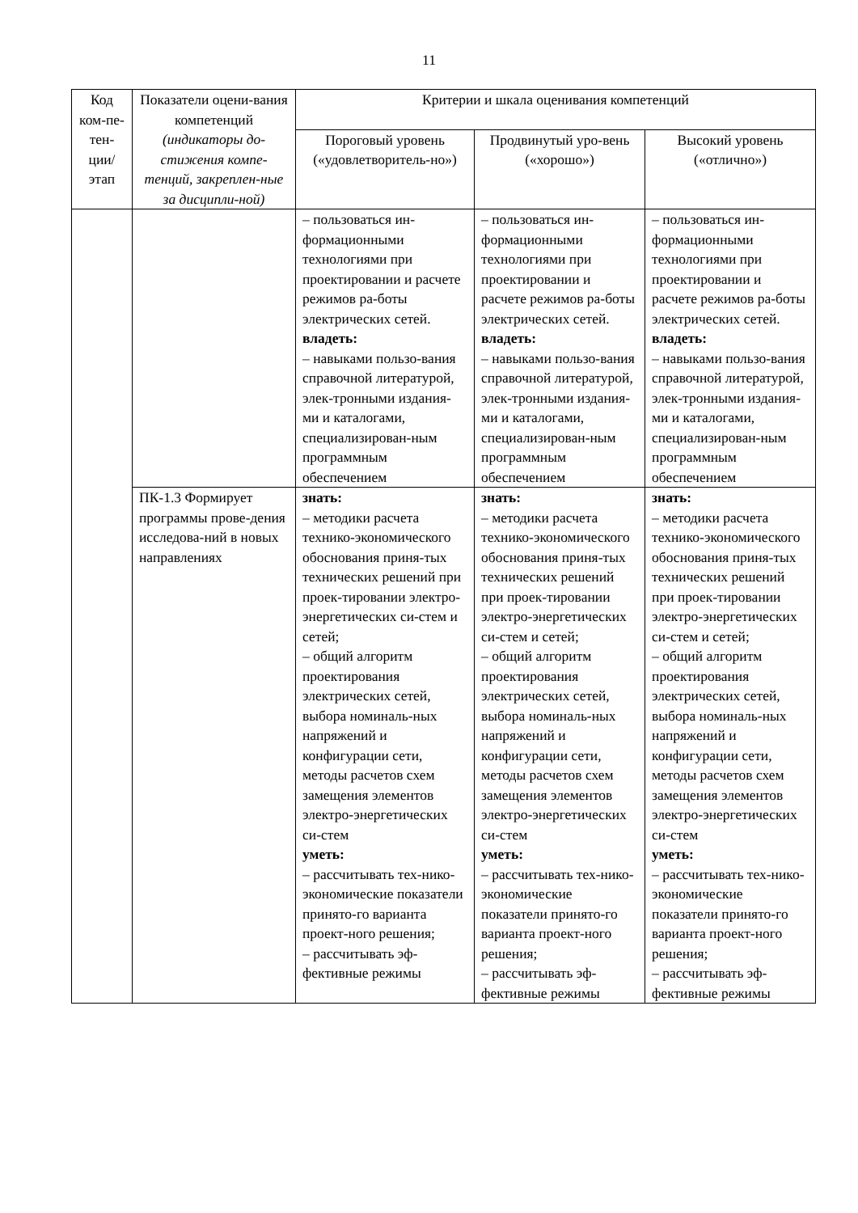11
| Код ком-пе-тен-ции/ этап | Показатели оцени-вания компетенций (индикаторы до-стижения компе-тенций, закреплен-ные за дисципли-ной) | Критерии и шкала оценивания компетенций | | |
| --- | --- | --- | --- | --- |
| | | Пороговый уровень («удовлетворитель-но») | Продвинутый уро-вень («хорошо») | Высокий уровень («отлично») |
| | | – пользоваться ин-формационными технологиями при проектировании и расчете режимов ра-боты электрических сетей. владеть: – навыками пользо-вания справочной литературой, элек-тронными издания-ми и каталогами, специализирован-ным программным обеспечением | – пользоваться ин-формационными технологиями при проектировании и расчете режимов ра-боты электрических сетей. владеть: – навыками пользо-вания справочной литературой, элек-тронными издания-ми и каталогами, специализирован-ным программным обеспечением | – пользоваться ин-формационными технологиями при проектировании и расчете режимов ра-боты электрических сетей. владеть: – навыками пользо-вания справочной литературой, элек-тронными издания-ми и каталогами, специализирован-ным программным обеспечением |
| | ПК-1.3 Формирует программы прове-дения исследова-ний в новых направлениях | знать: – методики расчета технико-экономического обоснования приня-тых технических решений при проек-тировании электро-энергетических си-стем и сетей; – общий алгоритм проектирования электрических сетей, выбора номиналь-ных напряжений и конфигурации сети, методы расчетов схем замещения элементов электро-энергетических си-стем уметь: – рассчитывать тех-нико-экономические показатели принято-го варианта проект-ного решения; – рассчитывать эф-фективные режимы | знать: – методики расчета технико-экономического обоснования приня-тых технических решений при проек-тировании электро-энергетических си-стем и сетей; – общий алгоритм проектирования электрических сетей, выбора номиналь-ных напряжений и конфигурации сети, методы расчетов схем замещения элементов электро-энергетических си-стем уметь: – рассчитывать тех-нико-экономические показатели принято-го варианта проект-ного решения; – рассчитывать эф-фективные режимы | знать: – методики расчета технико-экономического обоснования приня-тых технических решений при проек-тировании электро-энергетических си-стем и сетей; – общий алгоритм проектирования электрических сетей, выбора номиналь-ных напряжений и конфигурации сети, методы расчетов схем замещения элементов электро-энергетических си-стем уметь: – рассчитывать тех-нико-экономические показатели принято-го варианта проект-ного решения; – рассчитывать эф-фективные режимы |